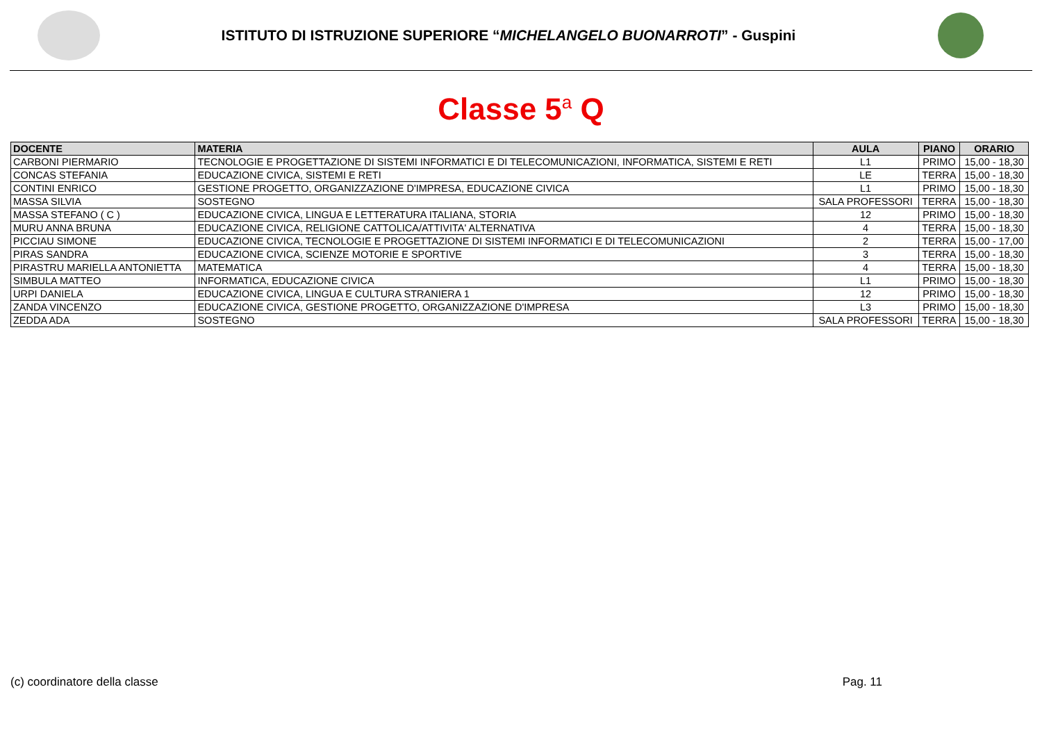ISTITUTO DI ISTRUZIONE SUPERIORE “MICHELANGELO BUONARROTI” - Guspini
Classe 5<sup>a</sup> Q
| DOCENTE | MATERIA | AULA | PIANO | ORARIO |
| --- | --- | --- | --- | --- |
| CARBONI PIERMARIO | TECNOLOGIE E PROGETTAZIONE DI SISTEMI INFORMATICI E DI TELECOMUNICAZIONI, INFORMATICA, SISTEMI E RETI | L1 | PRIMO | 15,00 - 18,30 |
| CONCAS STEFANIA | EDUCAZIONE CIVICA, SISTEMI E RETI | LE | TERRA | 15,00 - 18,30 |
| CONTINI ENRICO | GESTIONE PROGETTO, ORGANIZZAZIONE D'IMPRESA, EDUCAZIONE CIVICA | L1 | PRIMO | 15,00 - 18,30 |
| MASSA SILVIA | SOSTEGNO | SALA PROFESSORI | TERRA | 15,00 - 18,30 |
| MASSA STEFANO ( C ) | EDUCAZIONE CIVICA, LINGUA E LETTERATURA ITALIANA, STORIA | 12 | PRIMO | 15,00 - 18,30 |
| MURU ANNA BRUNA | EDUCAZIONE CIVICA, RELIGIONE CATTOLICA/ATTIVITA' ALTERNATIVA | 4 | TERRA | 15,00 - 18,30 |
| PICCIAU SIMONE | EDUCAZIONE CIVICA, TECNOLOGIE E PROGETTAZIONE DI SISTEMI INFORMATICI E DI TELECOMUNICAZIONI | 2 | TERRA | 15,00 - 17,00 |
| PIRAS SANDRA | EDUCAZIONE CIVICA, SCIENZE MOTORIE E SPORTIVE | 3 | TERRA | 15,00 - 18,30 |
| PIRASTRU MARIELLA ANTONIETTA | MATEMATICA | 4 | TERRA | 15,00 - 18,30 |
| SIMBULA MATTEO | INFORMATICA, EDUCAZIONE CIVICA | L1 | PRIMO | 15,00 - 18,30 |
| URPI DANIELA | EDUCAZIONE CIVICA, LINGUA E CULTURA STRANIERA 1 | 12 | PRIMO | 15,00 - 18,30 |
| ZANDA VINCENZO | EDUCAZIONE CIVICA, GESTIONE PROGETTO, ORGANIZZAZIONE D'IMPRESA | L3 | PRIMO | 15,00 - 18,30 |
| ZEDDA ADA | SOSTEGNO | SALA PROFESSORI | TERRA | 15,00 - 18,30 |
(c) coordinatore della classe Pag. 11